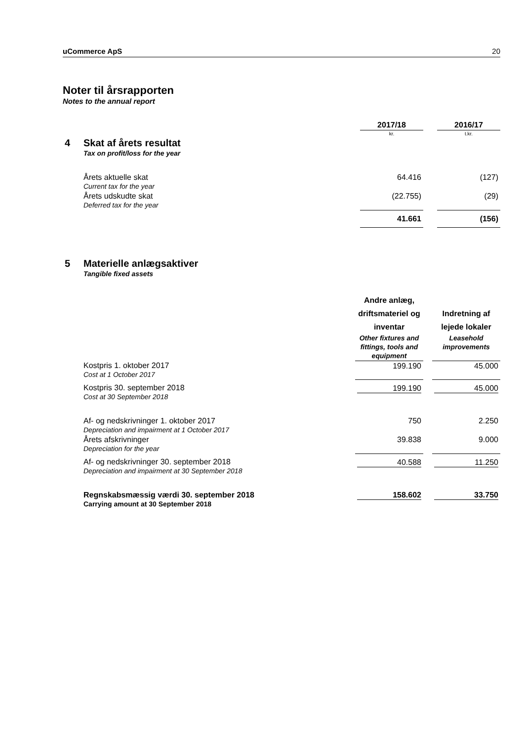uCommerce ApS 20
Noter til årsrapporten
Notes to the annual report
| | | 2017/18 | | 2016/17 |
| | | kr. | | t.kr. |
| 4 | Skat af årets resultat Tax on profit/loss for the year | | | |
| | Årets aktuelle skat Current tax for the year | 64.416 | | (127) |
| | Årets udskudte skat Deferred tax for the year | (22.755) | | (29) |
| | | 41.661 | | (156) |
| 5 | Materielle anlægsaktiver Tangible fixed assets | | | |
| | | Andre anlæg, driftsmateriel og inventar Other fixtures and fittings, tools and equipment | | Indretning af lejede lokaler Leasehold improvements |
| | Kostpris 1. oktober 2017 Cost at 1 October 2017 | 199.190 | | 45.000 |
| | Kostpris 30. september 2018 Cost at 30 September 2018 | 199.190 | | 45.000 |
| | Af- og nedskrivninger 1. oktober 2017 Depreciation and impairment at 1 October 2017 | 750 | | 2.250 |
| | Årets afskrivninger Depreciation for the year | 39.838 | | 9.000 |
| | Af- og nedskrivninger 30. september 2018 Depreciation and impairment at 30 September 2018 | 40.588 | | 11.250 |
| | Regnskabsmæssig værdi 30. september 2018 Carrying amount at 30 September 2018 | 158.602 | | 33.750 |